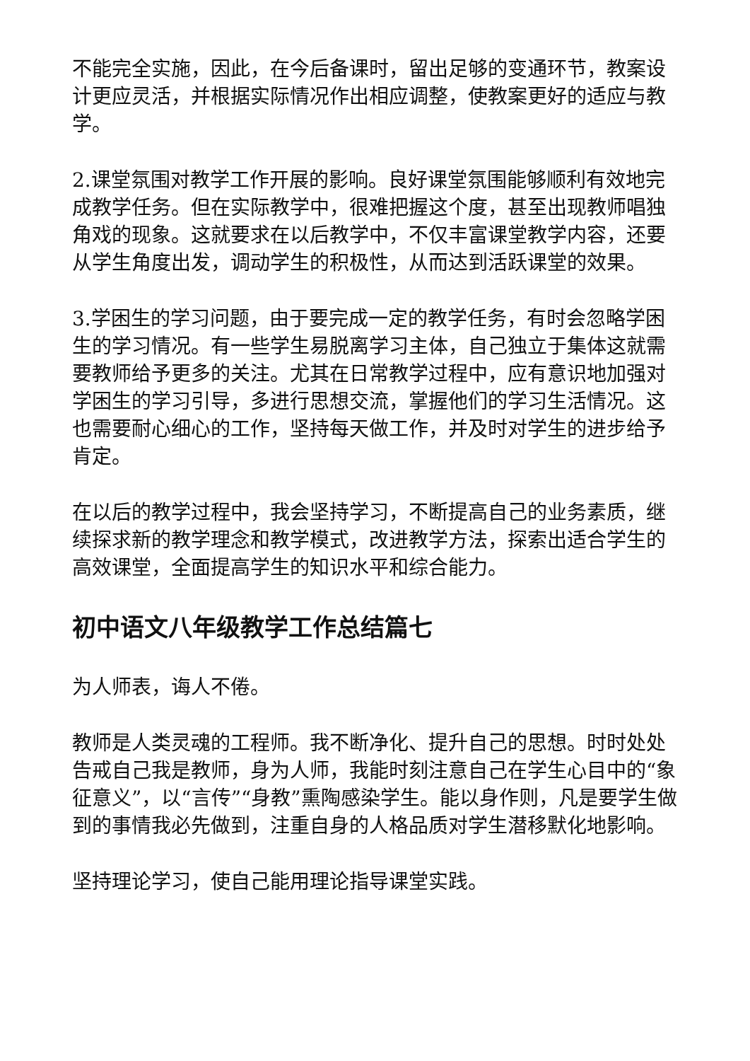不能完全实施，因此，在今后备课时，留出足够的变通环节，教案设计更应灵活，并根据实际情况作出相应调整，使教案更好的适应与教学。
2.课堂氛围对教学工作开展的影响。良好课堂氛围能够顺利有效地完成教学任务。但在实际教学中，很难把握这个度，甚至出现教师唱独角戏的现象。这就要求在以后教学中，不仅丰富课堂教学内容，还要从学生角度出发，调动学生的积极性，从而达到活跃课堂的效果。
3.学困生的学习问题，由于要完成一定的教学任务，有时会忽略学困生的学习情况。有一些学生易脱离学习主体，自己独立于集体这就需要教师给予更多的关注。尤其在日常教学过程中，应有意识地加强对学困生的学习引导，多进行思想交流，掌握他们的学习生活情况。这也需要耐心细心的工作，坚持每天做工作，并及时对学生的进步给予肯定。
在以后的教学过程中，我会坚持学习，不断提高自己的业务素质，继续探求新的教学理念和教学模式，改进教学方法，探索出适合学生的高效课堂，全面提高学生的知识水平和综合能力。
初中语文八年级教学工作总结篇七
为人师表，诲人不倦。
教师是人类灵魂的工程师。我不断净化、提升自己的思想。时时处处告戒自己我是教师，身为人师，我能时刻注意自己在学生心目中的“象征意义”，以“言传”“身教”熏陶感染学生。能以身作则，凡是要学生做到的事情我必先做到，注重自身的人格品质对学生潜移默化地影响。
坚持理论学习，使自己能用理论指导课堂实践。